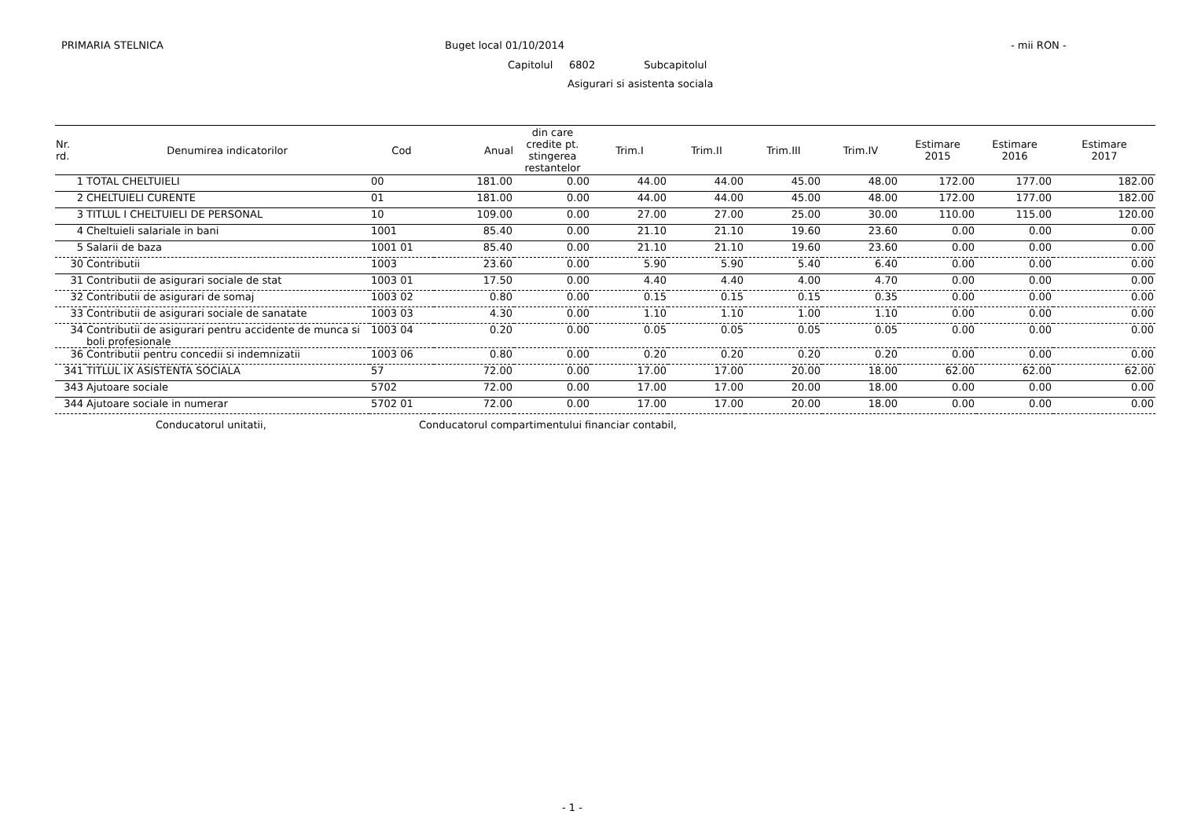PRIMARIA STELNICA Buget local 01/10/2014 - mii RON -
Capitolul 6802 Subcapitolul
Asigurari si asistenta sociala
| Nr. rd. | Denumirea indicatorilor | Cod | Anual | din care credite pt. stingerea restantelor | Trim.I | Trim.II | Trim.III | Trim.IV | Estimare 2015 | Estimare 2016 | Estimare 2017 |
| --- | --- | --- | --- | --- | --- | --- | --- | --- | --- | --- | --- |
| 1 | TOTAL CHELTUIELI | 00 | 181.00 | 0.00 | 44.00 | 44.00 | 45.00 | 48.00 | 172.00 | 177.00 | 182.00 |
| 2 | CHELTUIELI CURENTE | 01 | 181.00 | 0.00 | 44.00 | 44.00 | 45.00 | 48.00 | 172.00 | 177.00 | 182.00 |
| 3 | TITLUL I CHELTUIELI DE PERSONAL | 10 | 109.00 | 0.00 | 27.00 | 27.00 | 25.00 | 30.00 | 110.00 | 115.00 | 120.00 |
| 4 | Cheltuieli salariale in bani | 1001 | 85.40 | 0.00 | 21.10 | 21.10 | 19.60 | 23.60 | 0.00 | 0.00 | 0.00 |
| 5 | Salarii de baza | 1001 01 | 85.40 | 0.00 | 21.10 | 21.10 | 19.60 | 23.60 | 0.00 | 0.00 | 0.00 |
| 30 | Contributii | 1003 | 23.60 | 0.00 | 5.90 | 5.90 | 5.40 | 6.40 | 0.00 | 0.00 | 0.00 |
| 31 | Contributii de asigurari sociale de stat | 1003 01 | 17.50 | 0.00 | 4.40 | 4.40 | 4.00 | 4.70 | 0.00 | 0.00 | 0.00 |
| 32 | Contributii de asigurari de somaj | 1003 02 | 0.80 | 0.00 | 0.15 | 0.15 | 0.15 | 0.35 | 0.00 | 0.00 | 0.00 |
| 33 | Contributii de asigurari sociale de sanatate | 1003 03 | 4.30 | 0.00 | 1.10 | 1.10 | 1.00 | 1.10 | 0.00 | 0.00 | 0.00 |
| 34 | Contributii de asigurari pentru accidente de munca si boli profesionale | 1003 04 | 0.20 | 0.00 | 0.05 | 0.05 | 0.05 | 0.05 | 0.00 | 0.00 | 0.00 |
| 36 | Contributii pentru concedii si indemnizatii | 1003 06 | 0.80 | 0.00 | 0.20 | 0.20 | 0.20 | 0.20 | 0.00 | 0.00 | 0.00 |
| 341 | TITLUL IX ASISTENTA SOCIALA | 57 | 72.00 | 0.00 | 17.00 | 17.00 | 20.00 | 18.00 | 62.00 | 62.00 | 62.00 |
| 343 | Ajutoare sociale | 5702 | 72.00 | 0.00 | 17.00 | 17.00 | 20.00 | 18.00 | 0.00 | 0.00 | 0.00 |
| 344 | Ajutoare sociale in numerar | 5702 01 | 72.00 | 0.00 | 17.00 | 17.00 | 20.00 | 18.00 | 0.00 | 0.00 | 0.00 |
Conducatorul unitatii,
Conducatorul compartimentului financiar contabil,
- 1 -